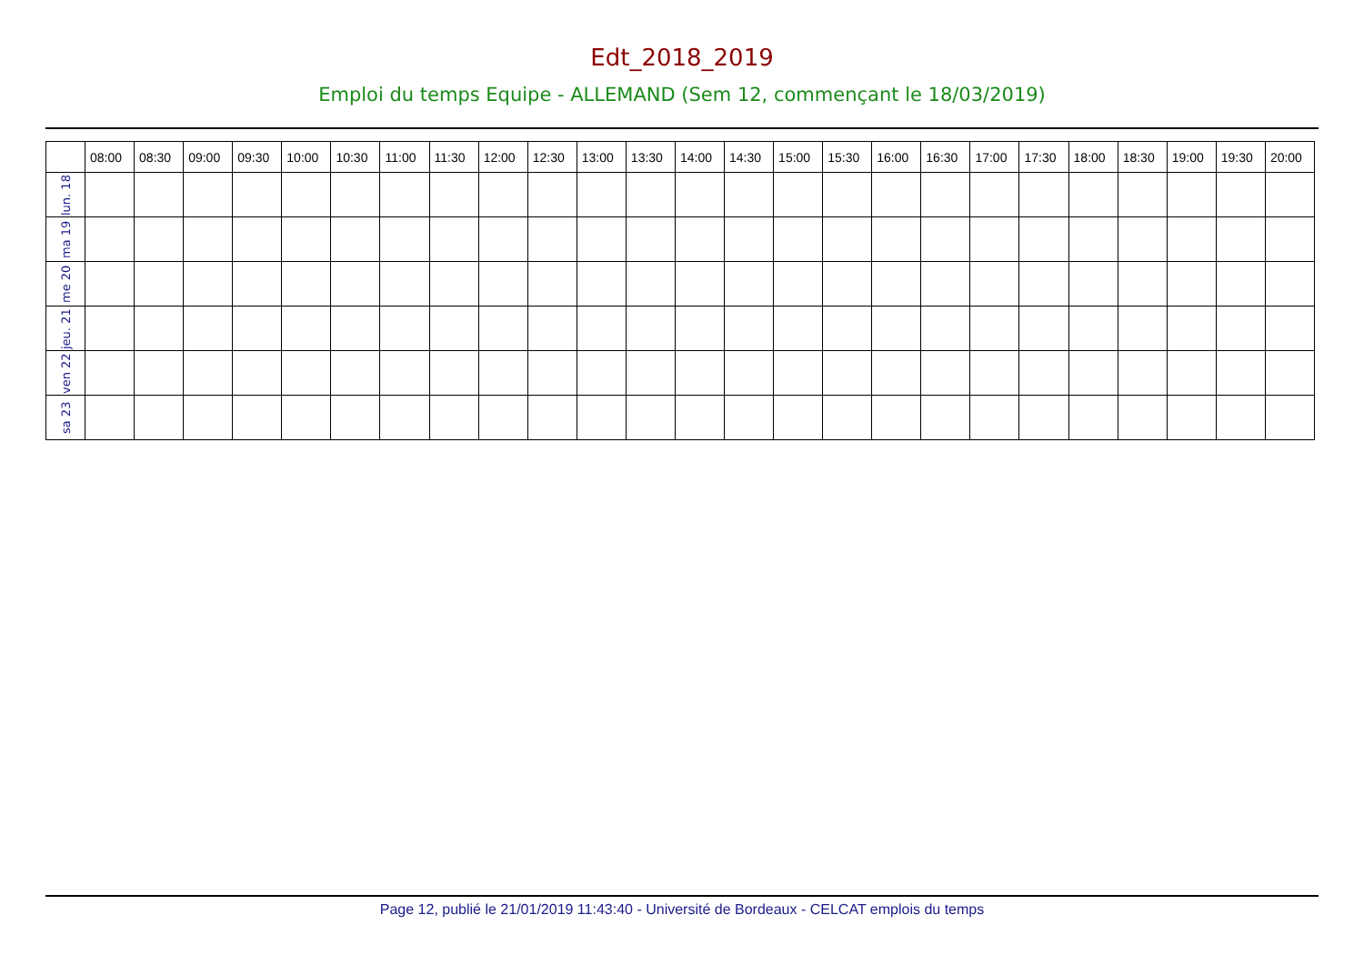Edt_2018_2019
Emploi du temps Equipe - ALLEMAND (Sem 12, commençant le 18/03/2019)
| | 08:00 | 08:30 | 09:00 | 09:30 | 10:00 | 10:30 | 11:00 | 11:30 | 12:00 | 12:30 | 13:00 | 13:30 | 14:00 | 14:30 | 15:00 | 15:30 | 16:00 | 16:30 | 17:00 | 17:30 | 18:00 | 18:30 | 19:00 | 19:30 | 20:00 |
| --- | --- | --- | --- | --- | --- | --- | --- | --- | --- | --- | --- | --- | --- | --- | --- | --- | --- | --- | --- | --- | --- | --- | --- | --- | --- |
| lun. 18 | | | | | | | | | | | | | | | | | | | | | | | | | |
| ma 19 | | | | | | | | | | | | | | | | | | | | | | | | | |
| me 20 | | | | | | | | | | | | | | | | | | | | | | | | | |
| jeu. 21 | | | | | | | | | | | | | | | | | | | | | | | | | |
| ven 22 | | | | | | | | | | | | | | | | | | | | | | | | | |
| sa 23 | | | | | | | | | | | | | | | | | | | | | | | | | |
Page 12, publié le 21/01/2019 11:43:40 - Université de Bordeaux - CELCAT emplois du temps